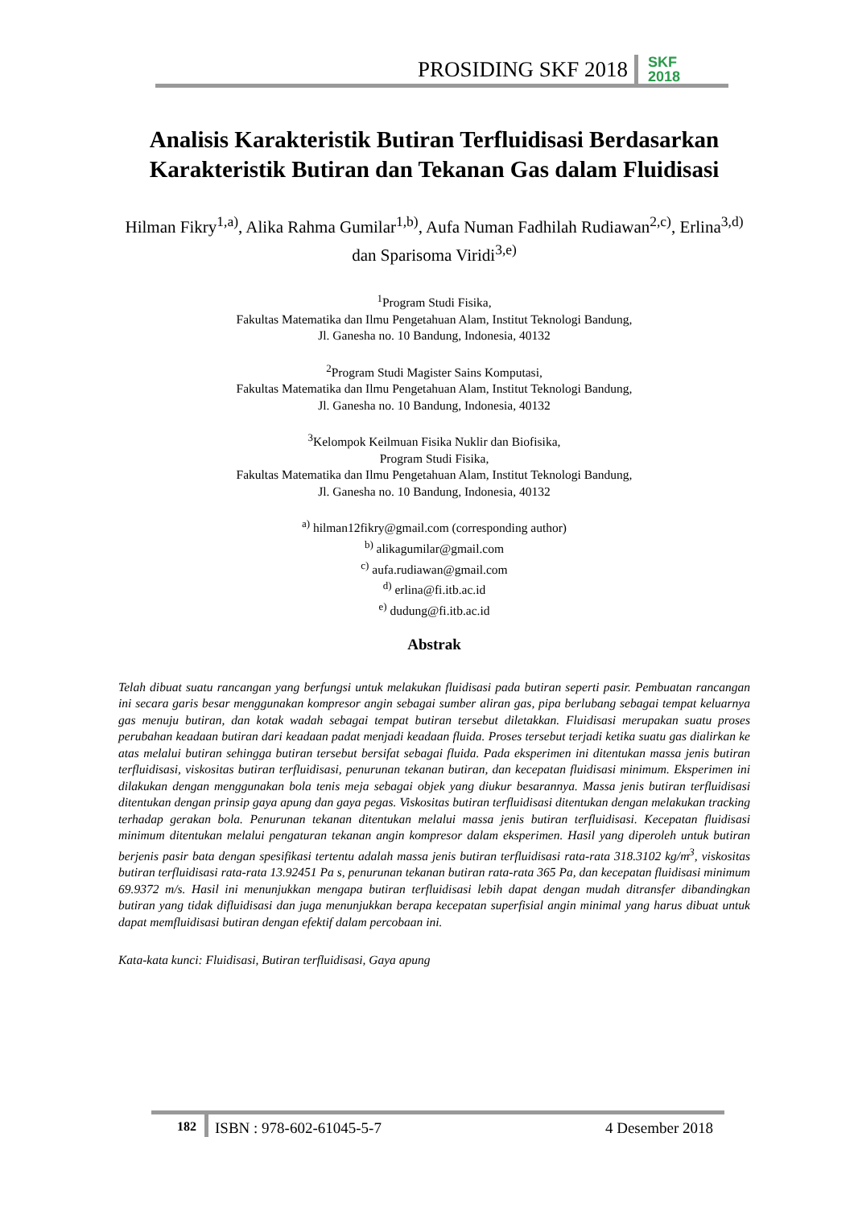PROSIDING SKF 2018 SKF
2018
Analisis Karakteristik Butiran Terfluidisasi Berdasarkan Karakteristik Butiran dan Tekanan Gas dalam Fluidisasi
Hilman Fikry<sup>1,a)</sup>, Alika Rahma Gumilar<sup>1,b)</sup>, Aufa Numan Fadhilah Rudiawan<sup>2,c)</sup>, Erlina<sup>3,d)</sup> dan Sparisoma Viridi<sup>3,e)</sup>
<sup>1</sup> Program Studi Fisika,
Fakultas Matematika dan Ilmu Pengetahuan Alam, Institut Teknologi Bandung,
Jl. Ganesha no. 10 Bandung, Indonesia, 40132
<sup>2</sup> Program Studi Magister Sains Komputasi,
Fakultas Matematika dan Ilmu Pengetahuan Alam, Institut Teknologi Bandung,
Jl. Ganesha no. 10 Bandung, Indonesia, 40132
<sup>3</sup> Kelompok Keilmuan Fisika Nuklir dan Biofisika,
Program Studi Fisika,
Fakultas Matematika dan Ilmu Pengetahuan Alam, Institut Teknologi Bandung,
Jl. Ganesha no. 10 Bandung, Indonesia, 40132
<sup>a)</sup> hilman12fikry@gmail.com (corresponding author)
<sup>b)</sup> alikagumilar@gmail.com
<sup>c)</sup> aufa.rudiawan@gmail.com
<sup>d)</sup> erlina@fi.itb.ac.id
<sup>e)</sup> dudung@fi.itb.ac.id
Abstrak
Telah dibuat suatu rancangan yang berfungsi untuk melakukan fluidisasi pada butiran seperti pasir. Pembuatan rancangan ini secara garis besar menggunakan kompresor angin sebagai sumber aliran gas, pipa berlubang sebagai tempat keluarnya gas menuju butiran, dan kotak wadah sebagai tempat butiran tersebut diletakkan. Fluidisasi merupakan suatu proses perubahan keadaan butiran dari keadaan padat menjadi keadaan fluida. Proses tersebut terjadi ketika suatu gas dialirkan ke atas melalui butiran sehingga butiran tersebut bersifat sebagai fluida. Pada eksperimen ini ditentukan massa jenis butiran terfluidisasi, viskositas butiran terfluidisasi, penurunan tekanan butiran, dan kecepatan fluidisasi minimum. Eksperimen ini dilakukan dengan menggunakan bola tenis meja sebagai objek yang diukur besarannya. Massa jenis butiran terfluidisasi ditentukan dengan prinsip gaya apung dan gaya pegas. Viskositas butiran terfluidisasi ditentukan dengan melakukan tracking terhadap gerakan bola. Penurunan tekanan ditentukan melalui massa jenis butiran terfluidisasi. Kecepatan fluidisasi minimum ditentukan melalui pengaturan tekanan angin kompresor dalam eksperimen. Hasil yang diperoleh untuk butiran berjenis pasir bata dengan spesifikasi tertentu adalah massa jenis butiran terfluidisasi rata-rata 318.3102 kg/m<sup>3</sup>, viskositas butiran terfluidisasi rata-rata 13.92451 Pa s, penurunan tekanan butiran rata-rata 365 Pa, dan kecepatan fluidisasi minimum 69.9372 m/s. Hasil ini menunjukkan mengapa butiran terfluidisasi lebih dapat dengan mudah ditransfer dibandingkan butiran yang tidak difluidisasi dan juga menunjukkan berapa kecepatan superfisial angin minimal yang harus dibuat untuk dapat memfluidisasi butiran dengan efektif dalam percobaan ini.
Kata-kata kunci: Fluidisasi, Butiran terfluidisasi, Gaya apung
182 ISBN : 978-602-61045-5-7 4 Desember 2018